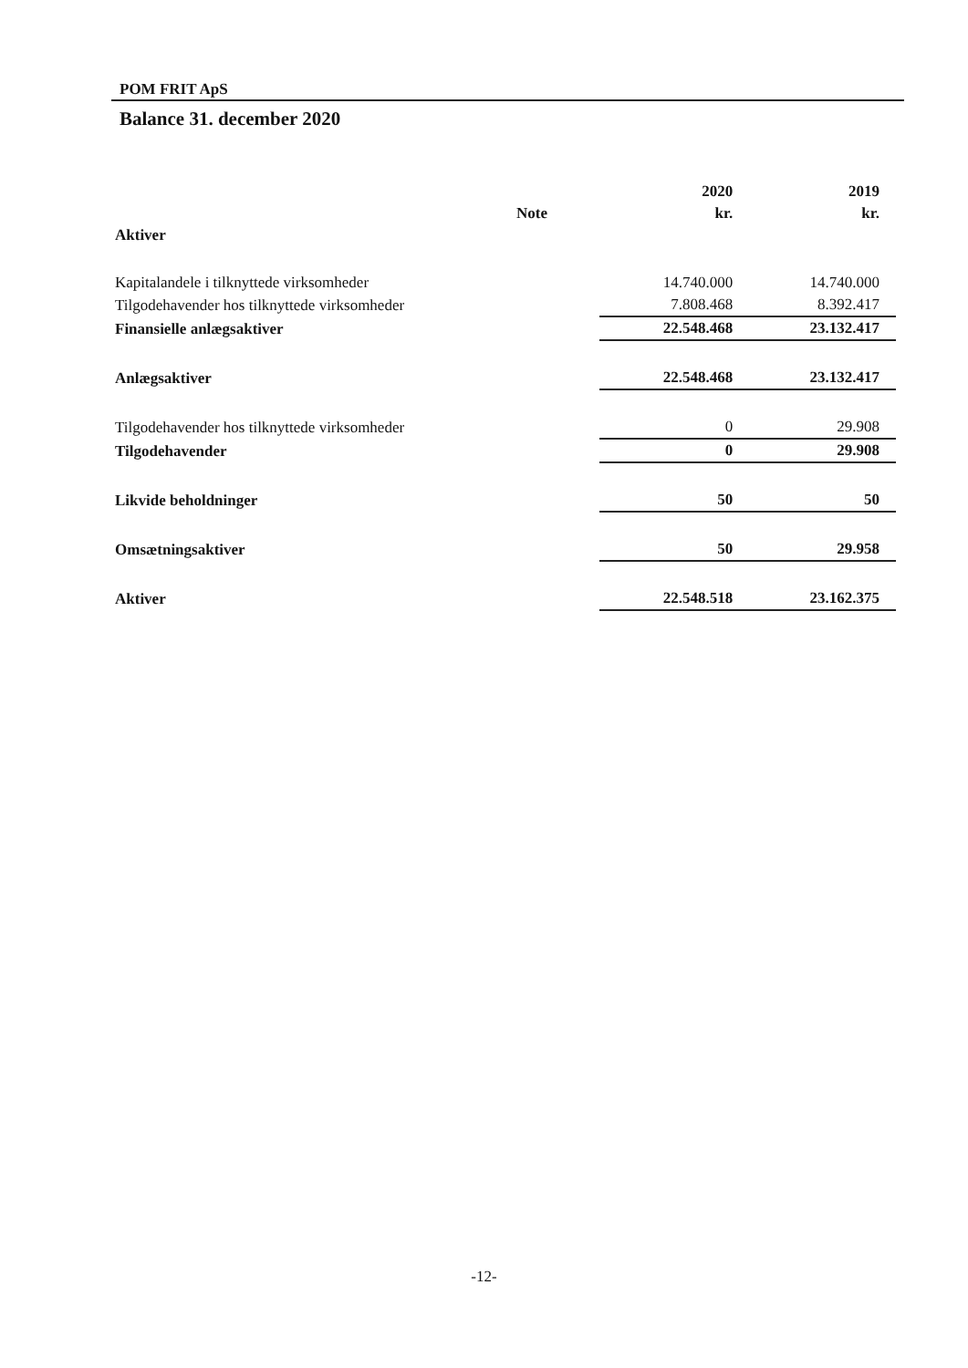POM FRIT ApS
Balance 31. december 2020
| | | 2020 | 2019 |
| --- | --- | --- | --- |
| | Note | kr. | kr. |
| Aktiver | | | |
| Kapitalandele i tilknyttede virksomheder | | 14.740.000 | 14.740.000 |
| Tilgodehavender hos tilknyttede virksomheder | | 7.808.468 | 8.392.417 |
| Finansielle anlægsaktiver | | 22.548.468 | 23.132.417 |
| Anlægsaktiver | | 22.548.468 | 23.132.417 |
| Tilgodehavender hos tilknyttede virksomheder | | 0 | 29.908 |
| Tilgodehavender | | 0 | 29.908 |
| Likvide beholdninger | | 50 | 50 |
| Omsætningsaktiver | | 50 | 29.958 |
| Aktiver | | 22.548.518 | 23.162.375 |
-12-